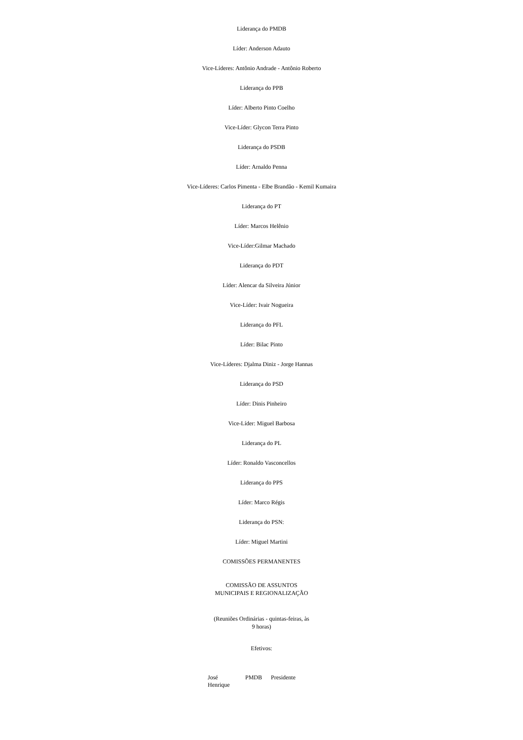Liderança do PMDB
Líder: Anderson Adauto
Vice-Líderes: Antônio Andrade - Antônio Roberto
Liderança do PPB
Líder: Alberto Pinto Coelho
Vice-Líder: Glycon Terra Pinto
Liderança do PSDB
Líder: Arnaldo Penna
Vice-Líderes: Carlos Pimenta - Elbe Brandão - Kemil Kumaira
Liderança do PT
Líder: Marcos Helênio
Vice-Líder:Gilmar Machado
Liderança do PDT
Líder: Alencar da Silveira Júnior
Vice-Líder: Ivair Nogueira
Liderança do PFL
Líder: Bilac Pinto
Vice-Líderes: Djalma Diniz - Jorge Hannas
Liderança do PSD
Líder: Dinis Pinheiro
Vice-Líder: Miguel Barbosa
Liderança do PL
Líder: Ronaldo Vasconcellos
Liderança do PPS
Líder: Marco Régis
Liderança do PSN:
Líder: Miguel Martini
COMISSÕES PERMANENTES
COMISSÃO DE ASSUNTOS
MUNICIPAIS E REGIONALIZAÇÃO
(Reuniões Ordinárias - quintas-feiras, às
9 horas)
Efetivos:
| José Henrique | PMDB | Presidente |